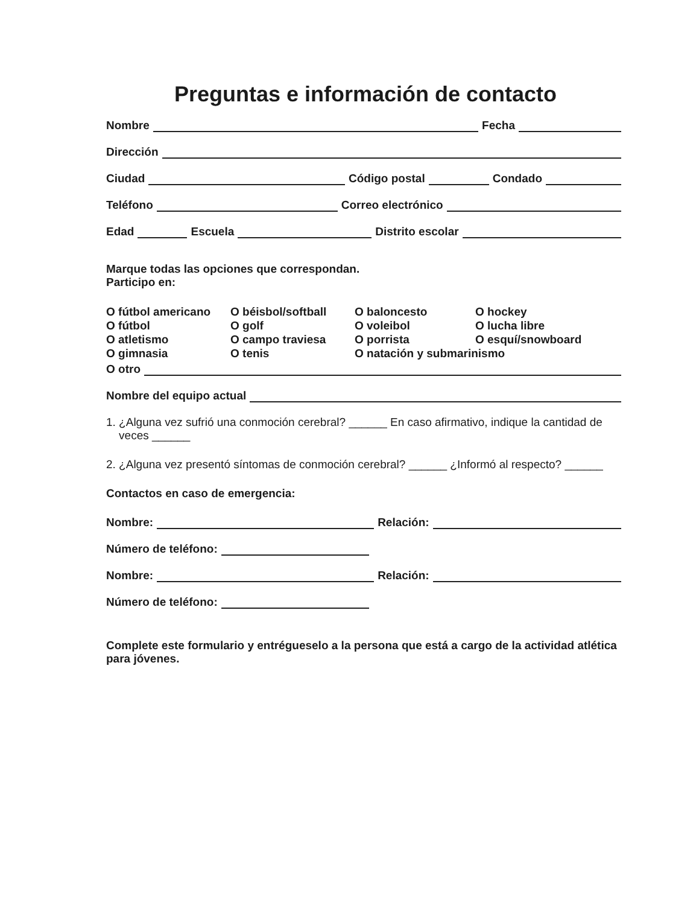Preguntas e información de contacto
Nombre Fecha
Dirección
Ciudad Código postal Condado
Teléfono Correo electrónico
Edad Escuela Distrito escolar
Marque todas las opciones que correspondan.
Participo en:
O fútbol americano O béisbol/softball O baloncesto O hockey O fútbol O golf O voleibol O lucha libre O atletismo O campo traviesa O porrista O esquí/snowboard O gimnasia O tenis O natación y submarinismo
O otro
Nombre del equipo actual
1. ¿Alguna vez sufrió una conmoción cerebral? ______ En caso afirmativo, indique la cantidad de
veces ______
2. ¿Alguna vez presentó síntomas de conmoción cerebral? ______ ¿Informó al respecto? ______
Contactos en caso de emergencia:
Nombre: Relación:
Número de teléfono:
Nombre: Relación:
Número de teléfono:
Complete este formulario y entrégueselo a la persona que está a cargo de la actividad atlética para jóvenes.